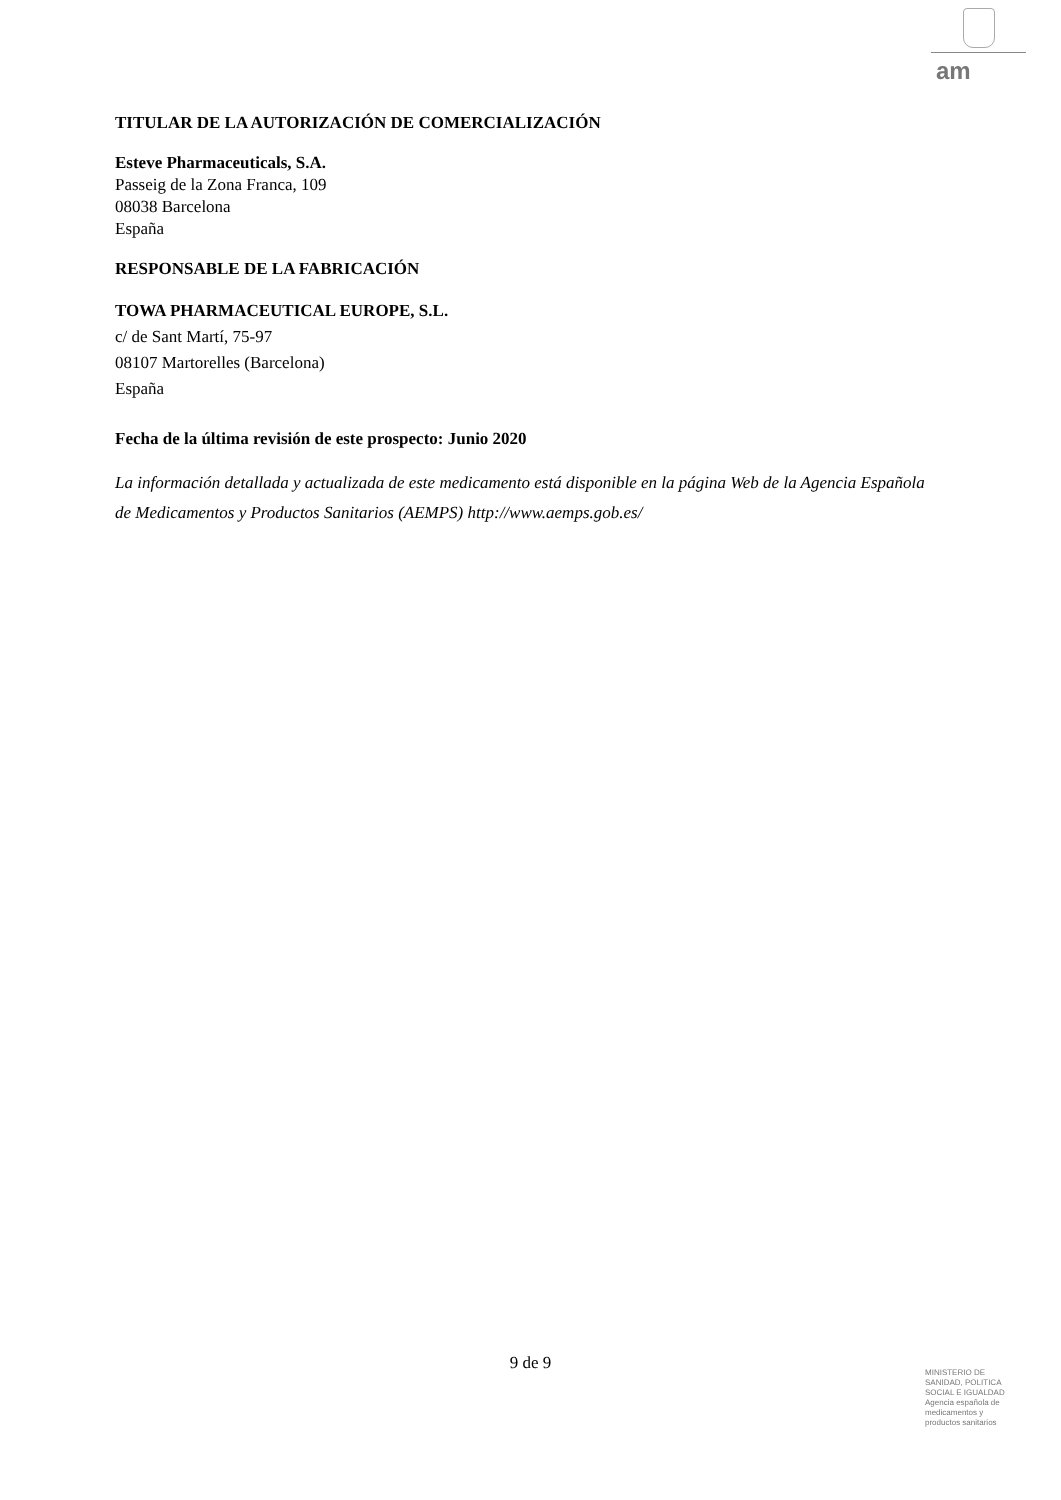am
TITULAR DE LA AUTORIZACIÓN DE COMERCIALIZACIÓN
Esteve Pharmaceuticals, S.A.
Passeig de la Zona Franca, 109
08038 Barcelona
España
RESPONSABLE DE LA FABRICACIÓN
TOWA PHARMACEUTICAL EUROPE, S.L.
c/ de Sant Martí, 75-97
08107 Martorelles (Barcelona)
España
Fecha de la última revisión de este prospecto: Junio 2020
La información detallada y actualizada de este medicamento está disponible en la página Web de la Agencia Española de Medicamentos y Productos Sanitarios (AEMPS) http://www.aemps.gob.es/
9 de 9
MINISTERIO DE
SANIDAD, POLITICA
SOCIAL E IGUALDAD
Agencia española de
medicamentos y
productos sanitarios